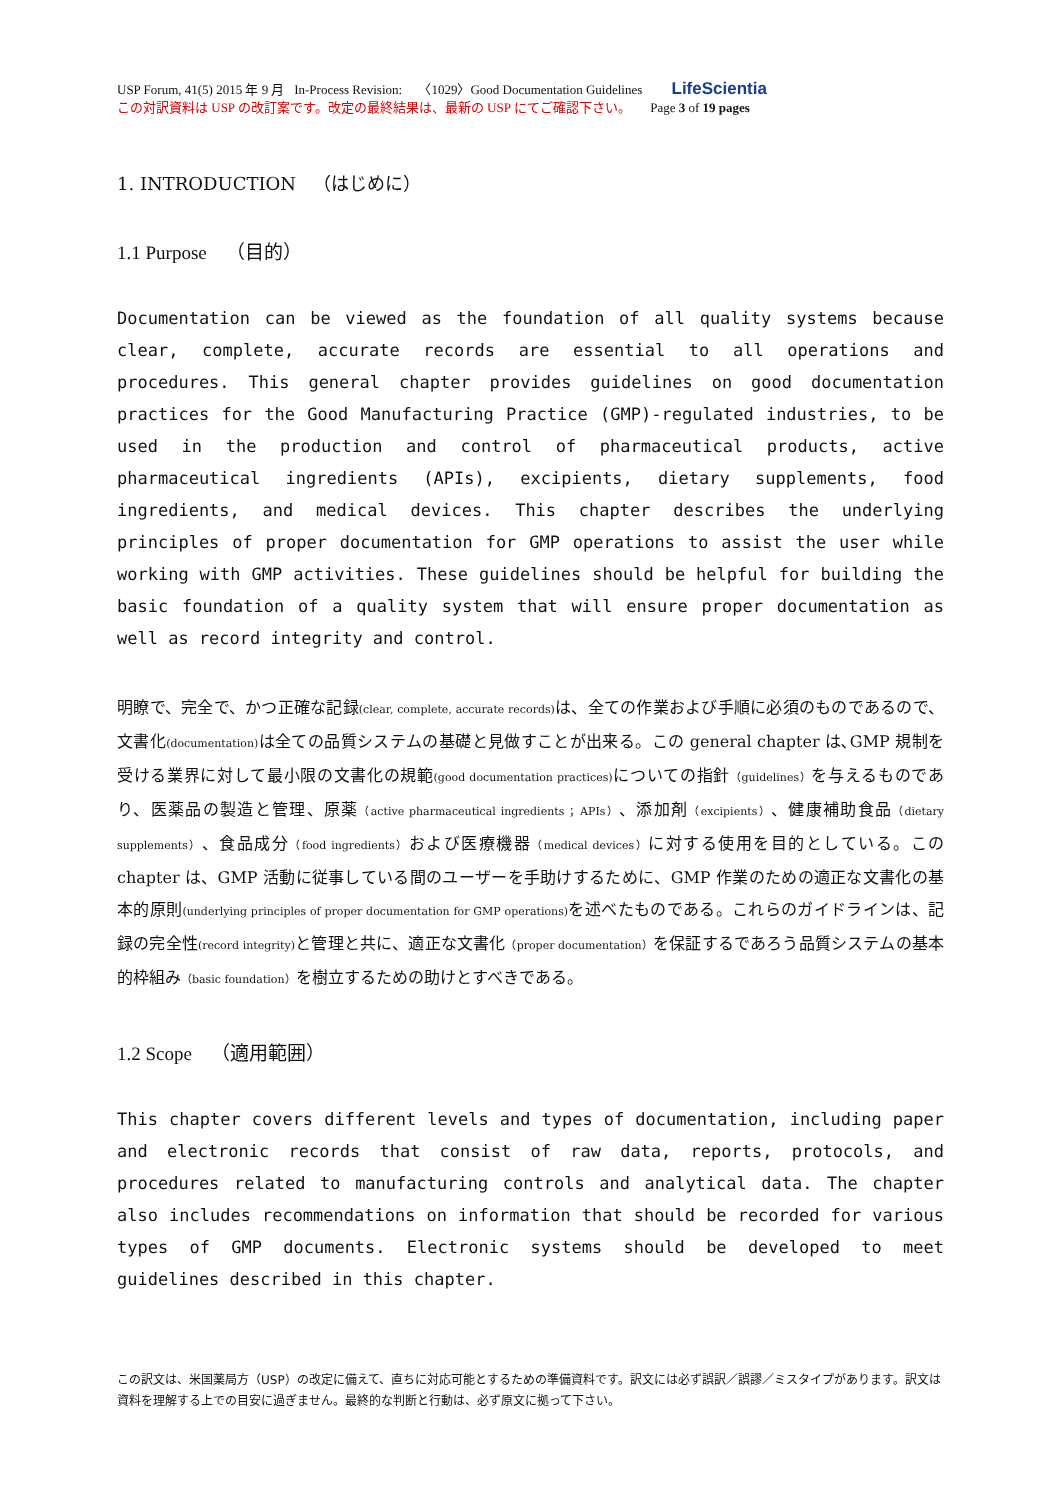USP Forum, 41(5) 2015 年 9 月 In-Process Revision: 〈1029〉Good Documentation Guidelines LifeScientia
この対訳資料は USP の改訂案です。改定の最終結果は、最新の USP にてご確認下さい。 Page 3 of 19 pages
1. INTRODUCTION （はじめに）
1.1 Purpose （目的）
Documentation can be viewed as the foundation of all quality systems because clear, complete, accurate records are essential to all operations and procedures. This general chapter provides guidelines on good documentation practices for the Good Manufacturing Practice (GMP)-regulated industries, to be used in the production and control of pharmaceutical products, active pharmaceutical ingredients (APIs), excipients, dietary supplements, food ingredients, and medical devices. This chapter describes the underlying principles of proper documentation for GMP operations to assist the user while working with GMP activities. These guidelines should be helpful for building the basic foundation of a quality system that will ensure proper documentation as well as record integrity and control.
明瞭で、完全で、かつ正確な記録(clear, complete, accurate records) は、全ての作業および手順に必須のものであるので、文書化(documentation) は全ての品質システムの基礎と見做すことが出来る。この general chapter は､GMP 規制を受ける業界に対して最小限の文書化の規範(good documentation practices) についての指針（guidelines）を与えるものであり、医薬品の製造と管理、原薬（active pharmaceutical ingredients ；APIs）、添加剤（excipients）、健康補助食品（dietary supplements）、食品成分（food ingredients）および医療機器（medical devices）に対する使用を目的としている。この chapter は、GMP 活動に従事している間のユーザーを手助けするために、GMP 作業のための適正な文書化の基本的原則(underlying principles of proper documentation for GMP operations) を述べたものである。これらのガイドラインは、記録の完全性(record integrity) と管理と共に、適正な文書化（proper documentation）を保証するであろう品質システムの基本的枠組み（basic foundation）を樹立するための助けとすべきである。
1.2 Scope （適用範囲）
This chapter covers different levels and types of documentation, including paper and electronic records that consist of raw data, reports, protocols, and procedures related to manufacturing controls and analytical data. The chapter also includes recommendations on information that should be recorded for various types of GMP documents. Electronic systems should be developed to meet guidelines described in this chapter.
この訳文は、米国薬局方（USP）の改定に備えて、直ちに対応可能とするための準備資料です。訳文には必ず誤訳／誤謬／ミスタイプがあります。訳文は資料を理解する上での目安に過ぎません。最終的な判断と行動は、必ず原文に拠って下さい。